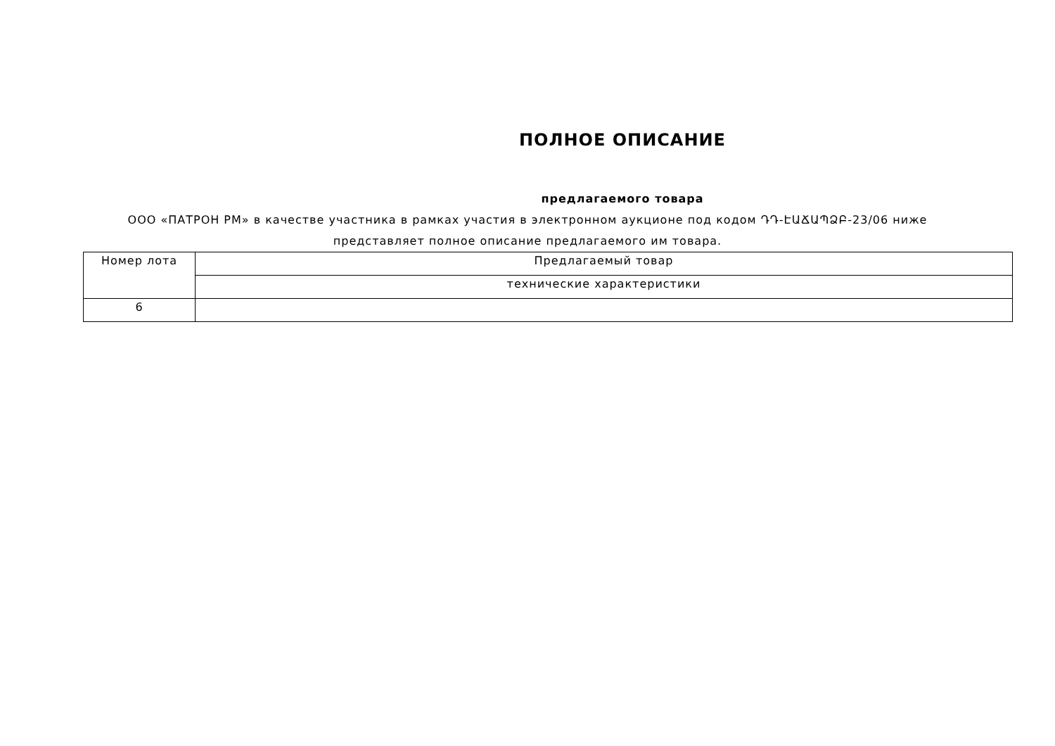ПОЛНОЕ ОПИСАНИЕ
предлагаемого товара
ООО «ПАТРОН РМ» в качестве участника в рамках участия в электронном аукционе под кодом ԴԴ-ԷԱՃԱՊՁԲ-23/06 ниже представляет полное описание предлагаемого им товара.
| Номер лота | Предлагаемый товар |
| | технические характеристики |
| 6 | |